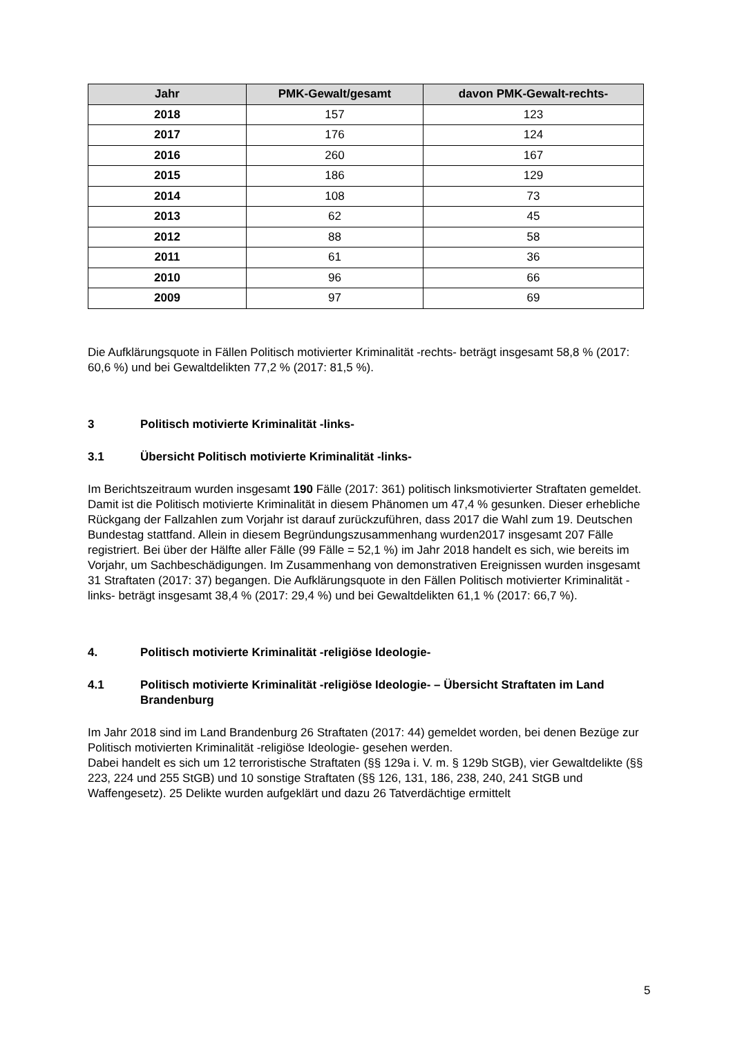| Jahr | PMK-Gewalt/gesamt | davon PMK-Gewalt-rechts- |
| --- | --- | --- |
| 2018 | 157 | 123 |
| 2017 | 176 | 124 |
| 2016 | 260 | 167 |
| 2015 | 186 | 129 |
| 2014 | 108 | 73 |
| 2013 | 62 | 45 |
| 2012 | 88 | 58 |
| 2011 | 61 | 36 |
| 2010 | 96 | 66 |
| 2009 | 97 | 69 |
Die Aufklärungsquote in Fällen Politisch motivierter Kriminalität -rechts- beträgt insgesamt 58,8 % (2017: 60,6 %) und bei Gewaltdelikten 77,2 % (2017: 81,5 %).
3 Politisch motivierte Kriminalität -links-
3.1 Übersicht Politisch motivierte Kriminalität -links-
Im Berichtszeitraum wurden insgesamt 190 Fälle (2017: 361) politisch linksmotivierter Straftaten gemeldet. Damit ist die Politisch motivierte Kriminalität in diesem Phänomen um 47,4 % gesunken. Dieser erhebliche Rückgang der Fallzahlen zum Vorjahr ist darauf zurückzuführen, dass 2017 die Wahl zum 19. Deutschen Bundestag stattfand. Allein in diesem Begründungszusammenhang wurden2017 insgesamt 207 Fälle registriert. Bei über der Hälfte aller Fälle (99 Fälle = 52,1 %) im Jahr 2018 handelt es sich, wie bereits im Vorjahr, um Sachbeschädigungen. Im Zusammenhang von demonstrativen Ereignissen wurden insgesamt 31 Straftaten (2017: 37) begangen. Die Aufklärungsquote in den Fällen Politisch motivierter Kriminalität -links- beträgt insgesamt 38,4 % (2017: 29,4 %) und bei Gewaltdelikten 61,1 % (2017: 66,7 %).
4. Politisch motivierte Kriminalität -religiöse Ideologie-
4.1 Politisch motivierte Kriminalität -religiöse Ideologie- – Übersicht Straftaten im Land Brandenburg
Im Jahr 2018 sind im Land Brandenburg 26 Straftaten (2017: 44) gemeldet worden, bei denen Bezüge zur Politisch motivierten Kriminalität -religiöse Ideologie- gesehen werden.
Dabei handelt es sich um 12 terroristische Straftaten (§§ 129a i. V. m. § 129b StGB), vier Gewaltdelikte (§§ 223, 224 und 255 StGB) und 10 sonstige Straftaten (§§ 126, 131, 186, 238, 240, 241 StGB und Waffengesetz). 25 Delikte wurden aufgeklärt und dazu 26 Tatverdächtige ermittelt
5